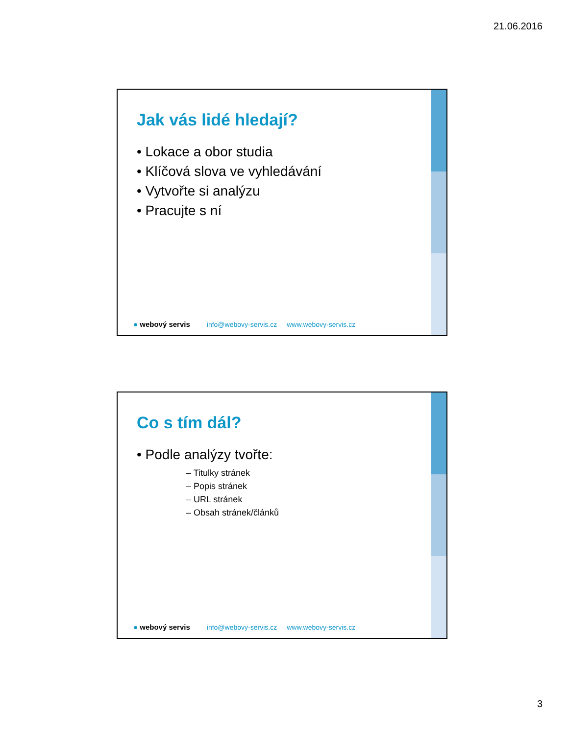21.06.2016
Jak vás lidé hledají?
• Lokace a obor studia
• Klíčová slova ve vyhledávání
• Vytvořte si analýzu
• Pracujte s ní
● webový servis info@webovy-servis.cz www.webovy-servis.cz
Co s tím dál?
• Podle analýzy tvořte:
– Titulky stránek
– Popis stránek
– URL stránek
– Obsah stránek/článků
● webový servis info@webovy-servis.cz www.webovy-servis.cz
3